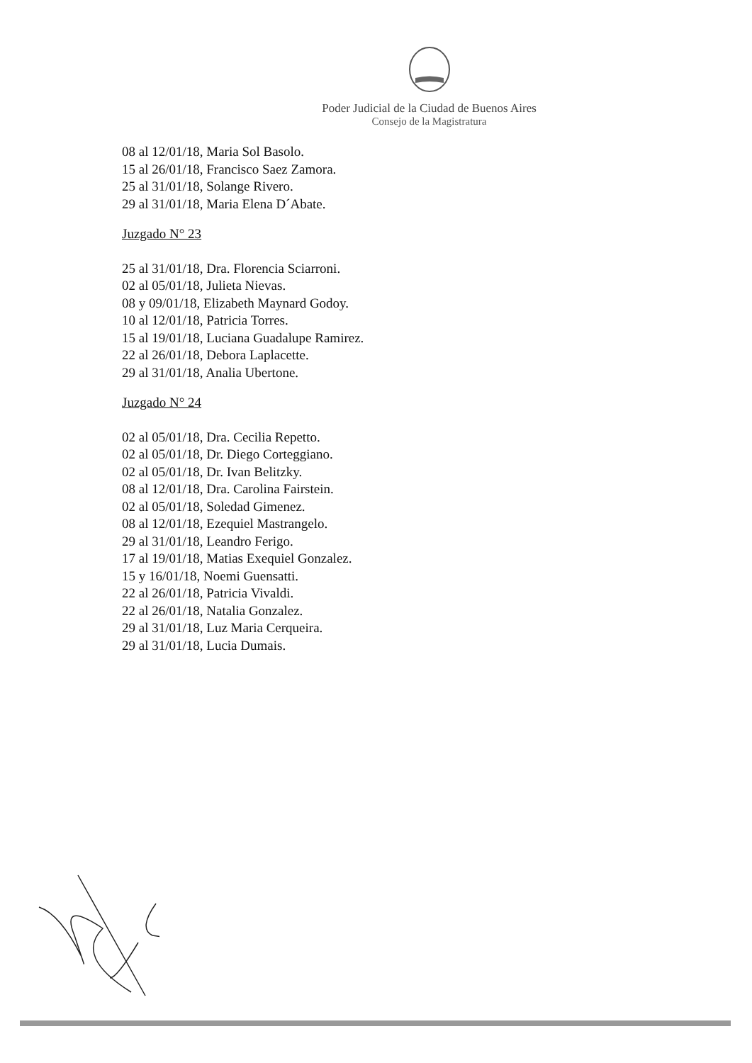Poder Judicial de la Ciudad de Buenos Aires
Consejo de la Magistratura
08 al 12/01/18, Maria Sol Basolo.
15 al 26/01/18, Francisco Saez Zamora.
25 al 31/01/18, Solange Rivero.
29 al 31/01/18, Maria Elena D´Abate.
Juzgado N° 23
25 al 31/01/18, Dra. Florencia Sciarroni.
02 al 05/01/18, Julieta Nievas.
08 y 09/01/18, Elizabeth Maynard Godoy.
10 al 12/01/18, Patricia Torres.
15 al 19/01/18, Luciana Guadalupe Ramirez.
22 al 26/01/18, Debora Laplacette.
29 al 31/01/18, Analia Ubertone.
Juzgado N° 24
02 al 05/01/18, Dra. Cecilia Repetto.
02 al 05/01/18, Dr. Diego Corteggiano.
02 al 05/01/18, Dr. Ivan Belitzky.
08 al 12/01/18, Dra. Carolina Fairstein.
02 al 05/01/18, Soledad Gimenez.
08 al 12/01/18, Ezequiel Mastrangelo.
29 al 31/01/18, Leandro Ferigo.
17 al 19/01/18, Matias Exequiel Gonzalez.
15 y 16/01/18, Noemi Guensatti.
22 al 26/01/18, Patricia Vivaldi.
22 al 26/01/18, Natalia Gonzalez.
29 al 31/01/18, Luz Maria Cerqueira.
29 al 31/01/18, Lucia Dumais.